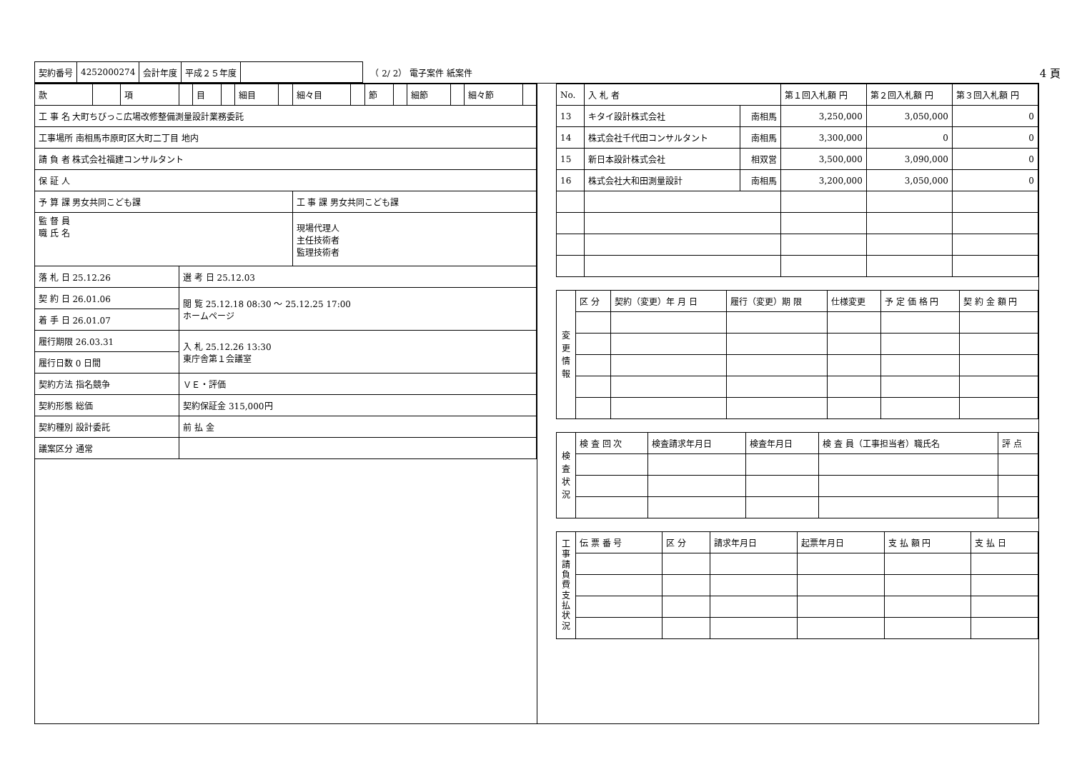| 契約番号 | 4252000274 | 会計年度 | 平成２５年度 | |
（ 2/ 2） 電子案件 紙案件 4 頁
| 款 | | 項 | | 目 | | 細目 | | 細々目 | | 節 | | 細節 | | 細々節 | |
| 工 事 名 大町ちびっこ広場改修整備測量設計業務委託 | | | | | | | | | | | | | | | |
| 工事場所 南相馬市原町区大町二丁目 地内 | | | | | | | | | | | | | | | |
| 請 負 者 株式会社福建コンサルタント | | | | | | | | | | | | | | | |
| 保 証 人 | | | | | | | | | | | | | | | |
| 予 算 課 男女共同こども課 | | | | | | | | 工 事 課 男女共同こども課 | | | | | | | |
| 監 督 員 職 氏 名 | | | | | | | | 現場代理人 主任技術者 監理技術者 | | | | | | | |
| 落 札 日 25.12.26 | | | 選 考 日 25.12.03 | | | | | | | | | | | | |
| 契 約 日 26.01.06 | | | 閲 覧 25.12.18 08:30 ～ 25.12.25 17:00 ホームページ | | | | | | | | | | | | |
| 着 手 日 26.01.07 | | | | | | | | | | | | | | | |
| 履行期限 26.03.31 | | | 入 札 25.12.26 13:30 東庁舎第１会議室 | | | | | | | | | | | | |
| 履行日数 0 日間 | | | | | | | | | | | | | | | |
| 契約方法 指名競争 | | | ＶＥ・評価 | | | | | | | | | | | | |
| 契約形態 総価 | | | 契約保証金 315,000円 | | | | | | | | | | | | |
| 契約種別 設計委託 | | | 前 払 金 | | | | | | | | | | | | |
| 議案区分 通常 | | | | | | | | | | | | | | | |
| No. | 入 札 者 | | 第１回入札額 円 | 第２回入札額 円 | 第３回入札額 円 |
| 13 | キタイ設計株式会社 | 南相馬 | 3,250,000 | 3,050,000 | 0 |
| 14 | 株式会社千代田コンサルタント | 南相馬 | 3,300,000 | 0 | 0 |
| 15 | 新日本設計株式会社 | 相双営 | 3,500,000 | 3,090,000 | 0 |
| 16 | 株式会社大和田測量設計 | 南相馬 | 3,200,000 | 3,050,000 | 0 |
| 変 更 情 報 | 区 分 | 契約（変更）年 月 日 | 履行（変更）期 限 | 仕様変更 | 予 定 価 格 円 | 契 約 金 額 円 |
| 検 査 状 況 | 検 査 回 次 | 検査請求年月日 | 検査年月日 | 検 査 員（工事担当者）職氏名 | 評 点 |
| 工 事 請 負 費 支 払 状 況 | 伝 票 番 号 | 区 分 | 請求年月日 | 起票年月日 | 支 払 額 円 | 支 払 日 |